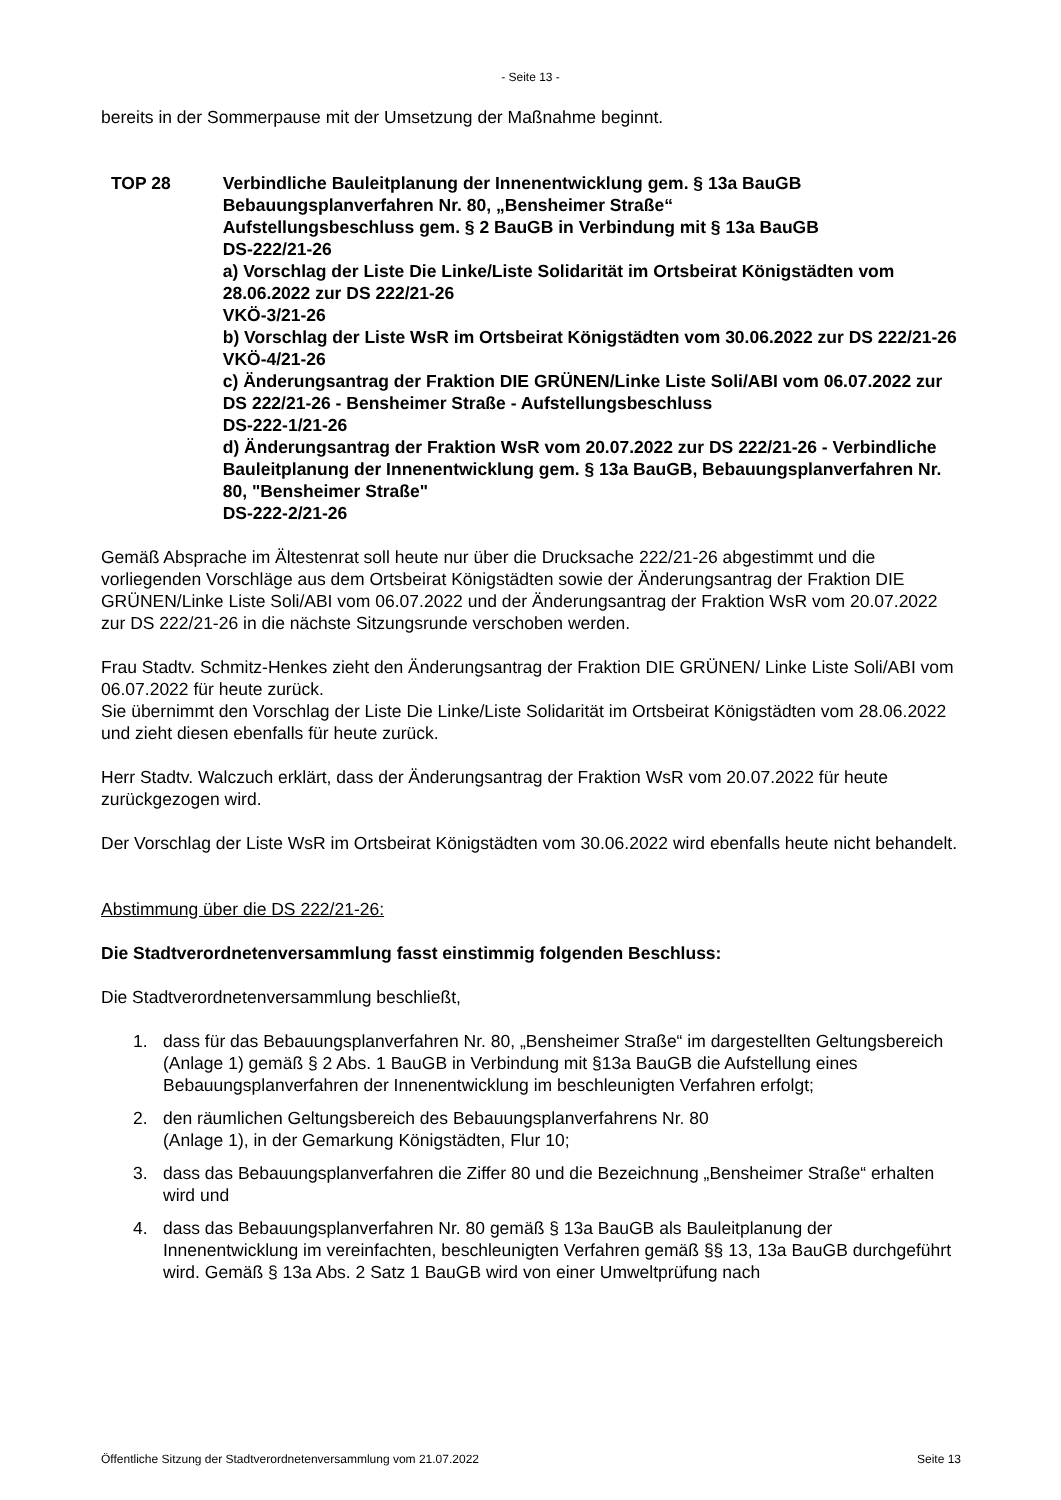- Seite 13 -
bereits in der Sommerpause mit der Umsetzung der Maßnahme beginnt.
TOP 28 Verbindliche Bauleitplanung der Innenentwicklung gem. § 13a BauGB
Bebauungsplanverfahren Nr. 80, „Bensheimer Straße“
Aufstellungsbeschluss gem. § 2 BauGB in Verbindung mit § 13a BauGB
DS-222/21-26
a) Vorschlag der Liste Die Linke/Liste Solidarität im Ortsbeirat Königstädten vom 28.06.2022 zur DS 222/21-26
VKÖ-3/21-26
b) Vorschlag der Liste WsR im Ortsbeirat Königstädten vom 30.06.2022 zur DS 222/21-26
VKÖ-4/21-26
c) Änderungsantrag der Fraktion DIE GRÜNEN/Linke Liste Soli/ABI vom 06.07.2022 zur DS 222/21-26 - Bensheimer Straße - Aufstellungsbeschluss
DS-222-1/21-26
d) Änderungsantrag der Fraktion WsR vom 20.07.2022 zur DS 222/21-26 - Verbindliche Bauleitplanung der Innenentwicklung gem. § 13a BauGB, Bebauungsplanverfahren Nr. 80, "Bensheimer Straße"
DS-222-2/21-26
Gemäß Absprache im Ältestenrat soll heute nur über die Drucksache 222/21-26 abgestimmt und die vorliegenden Vorschläge aus dem Ortsbeirat Königstädten sowie der Änderungsantrag der Fraktion DIE GRÜNEN/Linke Liste Soli/ABI vom 06.07.2022 und der Änderungsantrag der Fraktion WsR vom 20.07.2022 zur DS 222/21-26 in die nächste Sitzungsrunde verschoben werden.
Frau Stadtv. Schmitz-Henkes zieht den Änderungsantrag der Fraktion DIE GRÜNEN/ Linke Liste Soli/ABI vom 06.07.2022 für heute zurück.
Sie übernimmt den Vorschlag der Liste Die Linke/Liste Solidarität im Ortsbeirat Königstädten vom 28.06.2022 und zieht diesen ebenfalls für heute zurück.
Herr Stadtv. Walczuch erklärt, dass der Änderungsantrag der Fraktion WsR vom 20.07.2022 für heute zurückgezogen wird.
Der Vorschlag der Liste WsR im Ortsbeirat Königstädten vom 30.06.2022 wird ebenfalls heute nicht behandelt.
Abstimmung über die DS 222/21-26:
Die Stadtverordnetenversammlung fasst einstimmig folgenden Beschluss:
Die Stadtverordnetenversammlung beschließt,
1. dass für das Bebauungsplanverfahren Nr. 80, „Bensheimer Straße“ im dargestellten Geltungsbereich (Anlage 1) gemäß § 2 Abs. 1 BauGB in Verbindung mit §13a BauGB die Aufstellung eines Bebauungsplanverfahren der Innenentwicklung im beschleunigten Verfahren erfolgt;
2. den räumlichen Geltungsbereich des Bebauungsplanverfahrens Nr. 80
(Anlage 1), in der Gemarkung Königstädten, Flur 10;
3. dass das Bebauungsplanverfahren die Ziffer 80 und die Bezeichnung „Bensheimer Straße“ erhalten wird und
4. dass das Bebauungsplanverfahren Nr. 80 gemäß § 13a BauGB als Bauleitplanung der Innenentwicklung im vereinfachten, beschleunigten Verfahren gemäß §§ 13, 13a BauGB durchgeführt wird. Gemäß § 13a Abs. 2 Satz 1 BauGB wird von einer Umweltprüfung nach
Öffentliche Sitzung der Stadtverordnetenversammlung vom 21.07.2022 Seite 13